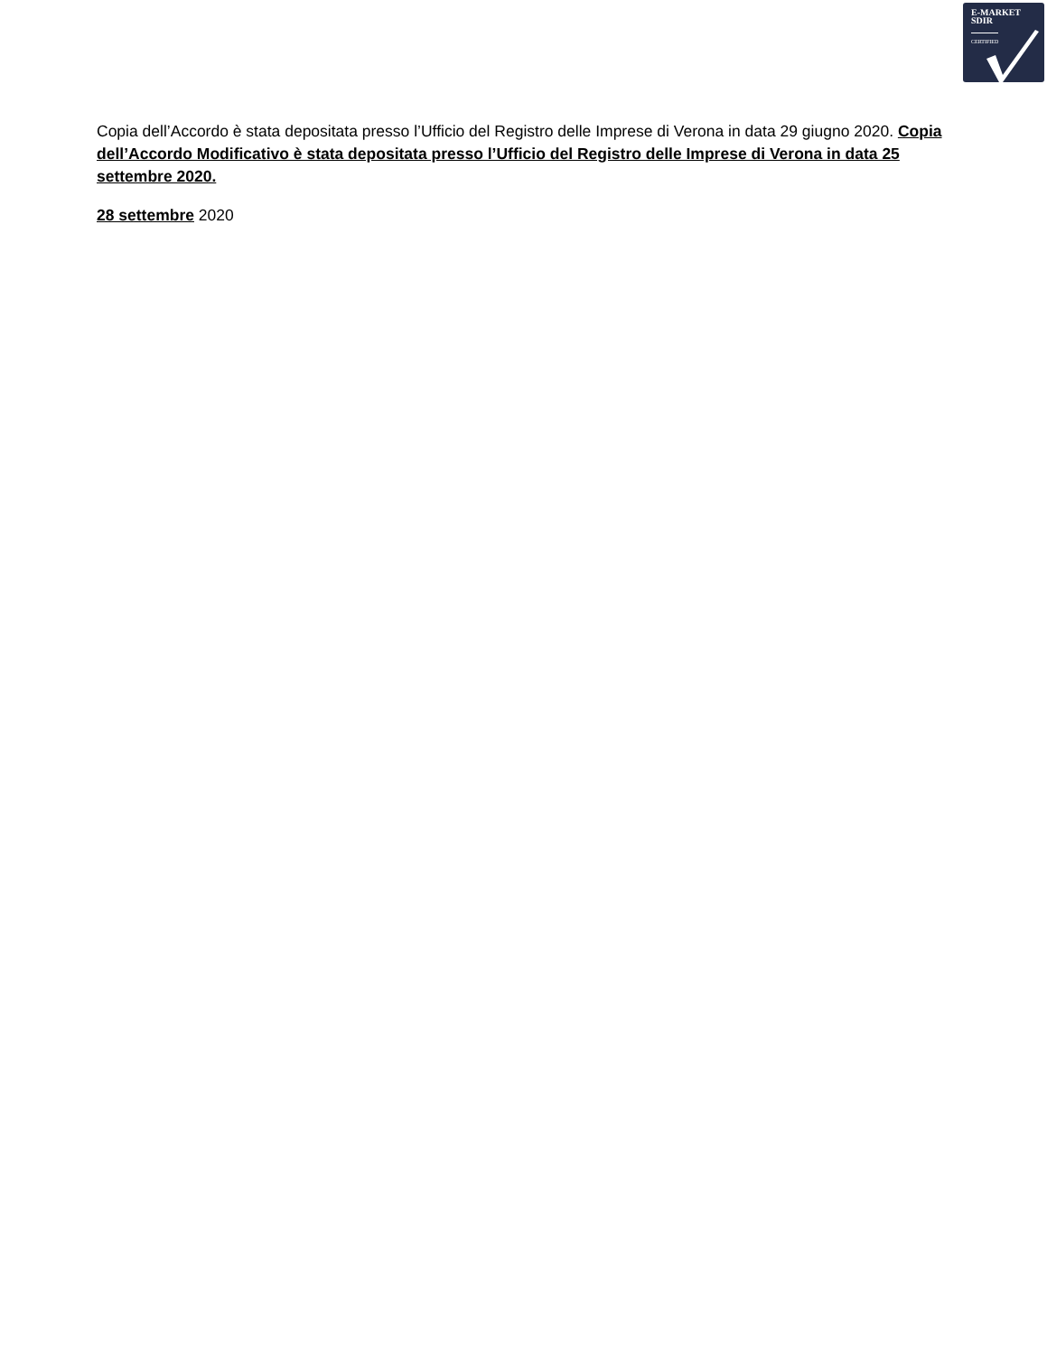E-MARKET
SDIR
CERTIFIED
Copia dell’Accordo è stata depositata presso l’Ufficio del Registro delle Imprese di Verona in data 29 giugno 2020. Copia dell’Accordo Modificativo è stata depositata presso l’Ufficio del Registro delle Imprese di Verona in data 25 settembre 2020.
28 settembre 2020